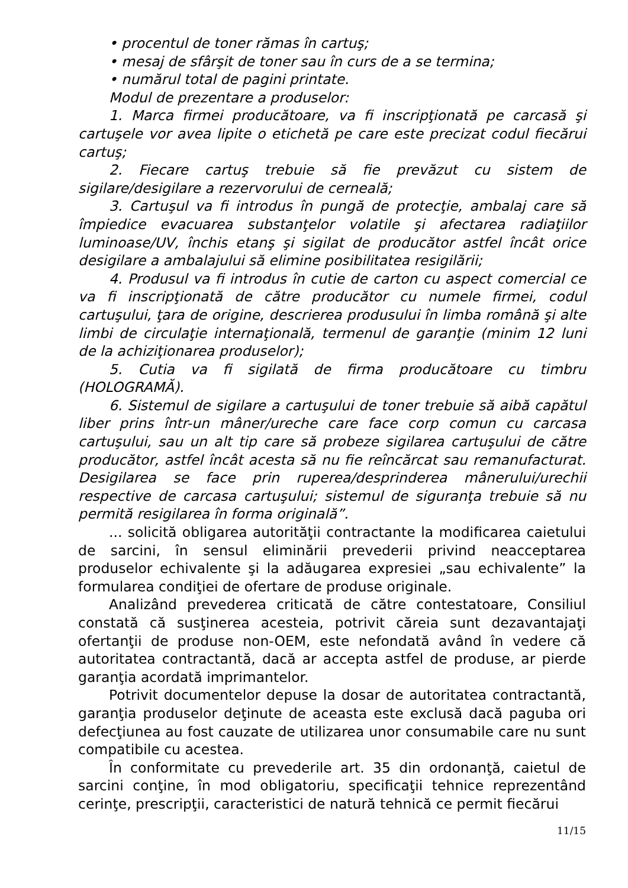• procentul de toner rămas în cartuş;
• mesaj de sfârşit de toner sau în curs de a se termina;
• numărul total de pagini printate.
Modul de prezentare a produselor:
1. Marca firmei producătoare, va fi inscripţionată pe carcasă şi cartuşele vor avea lipite o etichetă pe care este precizat codul fiecărui cartuş;
2. Fiecare cartuş trebuie să fie prevăzut cu sistem de sigilare/desigilare a rezervorului de cerneală;
3. Cartuşul va fi introdus în pungă de protecţie, ambalaj care să împiedice evacuarea substanţelor volatile şi afectarea radiaţiilor luminoase/UV, închis etanş şi sigilat de producător astfel încât orice desigilare a ambalajului să elimine posibilitatea resigilării;
4. Produsul va fi introdus în cutie de carton cu aspect comercial ce va fi inscripţionată de către producător cu numele firmei, codul cartuşului, ţara de origine, descrierea produsului în limba română şi alte limbi de circulaţie internaţională, termenul de garanţie (minim 12 luni de la achiziţionarea produselor);
5. Cutia va fi sigilată de firma producătoare cu timbru (HOLOGRAMĂ).
6. Sistemul de sigilare a cartuşului de toner trebuie să aibă capătul liber prins într-un mâner/ureche care face corp comun cu carcasa cartuşului, sau un alt tip care să probeze sigilarea cartuşului de către producător, astfel încât acesta să nu fie reîncărcat sau remanufacturat. Desigilarea se face prin ruperea/desprinderea mânerului/urechii respective de carcasa cartuşului; sistemul de siguranţa trebuie să nu permită resigilarea în forma originală”.
... solicită obligarea autorităţii contractante la modificarea caietului de sarcini, în sensul eliminării prevederii privind neacceptarea produselor echivalente şi la adăugarea expresiei „sau echivalente” la formularea condiţiei de ofertare de produse originale.
Analizând prevederea criticată de către contestatoare, Consiliul constată că susţinerea acesteia, potrivit căreia sunt dezavantajaţi ofertanţii de produse non-OEM, este nefondată având în vedere că autoritatea contractantă, dacă ar accepta astfel de produse, ar pierde garanţia acordată imprimantelor.
Potrivit documentelor depuse la dosar de autoritatea contractantă, garanţia produselor deţinute de aceasta este exclusă dacă paguba ori defecţiunea au fost cauzate de utilizarea unor consumabile care nu sunt compatibile cu acestea.
În conformitate cu prevederile art. 35 din ordonanţă, caietul de sarcini conţine, în mod obligatoriu, specificaţii tehnice reprezentând cerinţe, prescripţii, caracteristici de natură tehnică ce permit fiecărui
11/15